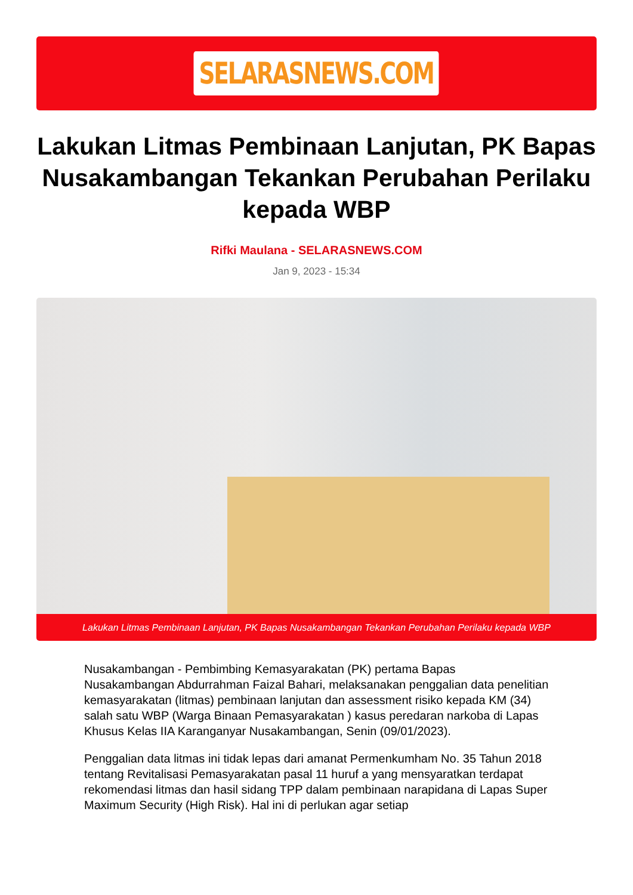SELARASNEWS.COM
Lakukan Litmas Pembinaan Lanjutan, PK Bapas Nusakambangan Tekankan Perubahan Perilaku kepada WBP
Rifki Maulana - SELARASNEWS.COM
Jan 9, 2023 - 15:34
Lakukan Litmas Pembinaan Lanjutan, PK Bapas Nusakambangan Tekankan Perubahan Perilaku kepada WBP
Nusakambangan - Pembimbing Kemasyarakatan (PK) pertama Bapas Nusakambangan Abdurrahman Faizal Bahari, melaksanakan penggalian data penelitian kemasyarakatan (litmas) pembinaan lanjutan dan assessment risiko kepada KM (34) salah satu WBP (Warga Binaan Pemasyarakatan ) kasus peredaran narkoba di Lapas Khusus Kelas IIA Karanganyar Nusakambangan, Senin (09/01/2023).
Penggalian data litmas ini tidak lepas dari amanat Permenkumham No. 35 Tahun 2018 tentang Revitalisasi Pemasyarakatan pasal 11 huruf a yang mensyaratkan terdapat rekomendasi litmas dan hasil sidang TPP dalam pembinaan narapidana di Lapas Super Maximum Security (High Risk). Hal ini di perlukan agar setiap